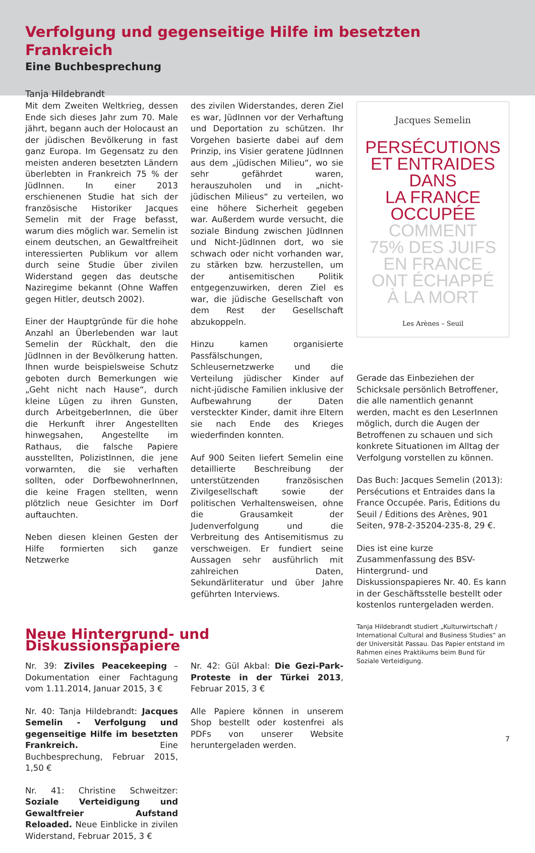Verfolgung und gegenseitige Hilfe im besetzten Frankreich
Eine Buchbesprechung
Tanja Hildebrandt
Mit dem Zweiten Weltkrieg, dessen Ende sich dieses Jahr zum 70. Male jährt, begann auch der Holocaust an der jüdischen Bevölkerung in fast ganz Europa. Im Gegensatz zu den meisten anderen besetzten Ländern überlebten in Frankreich 75 % der JüdInnen. In einer 2013 erschienenen Studie hat sich der französische Historiker Jacques Semelin mit der Frage befasst, warum dies möglich war. Semelin ist einem deutschen, an Gewaltfreiheit interessierten Publikum vor allem durch seine Studie über zivilen Widerstand gegen das deutsche Naziregime bekannt (Ohne Waffen gegen Hitler, deutsch 2002).
Einer der Hauptgründe für die hohe Anzahl an Überlebenden war laut Semelin der Rückhalt, den die JüdInnen in der Bevölkerung hatten. Ihnen wurde beispielsweise Schutz geboten durch Bemerkungen wie „Geht nicht nach Hause“, durch kleine Lügen zu ihren Gunsten, durch ArbeitgeberInnen, die über die Herkunft ihrer Angestellten hinwegsahen, Angestellte im Rathaus, die falsche Papiere ausstellten, PolizistInnen, die jene vorwarnten, die sie verhaften sollten, oder DorfbewohnerInnen, die keine Fragen stellten, wenn plötzlich neue Gesichter im Dorf auftauchten.
Neben diesen kleinen Gesten der Hilfe formierten sich ganze Netzwerke
des zivilen Widerstandes, deren Ziel es war, JüdInnen vor der Verhaftung und Deportation zu schützen. Ihr Vorgehen basierte dabei auf dem Prinzip, ins Visier geratene JüdInnen aus dem „jüdischen Milieu“, wo sie sehr gefährdet waren, herauszuholen und in „nicht-jüdischen Milieus“ zu verteilen, wo eine höhere Sicherheit gegeben war. Außerdem wurde versucht, die soziale Bindung zwischen JüdInnen und Nicht-JüdInnen dort, wo sie schwach oder nicht vorhanden war, zu stärken bzw. herzustellen, um der antisemitischen Politik entgegenzuwirken, deren Ziel es war, die jüdische Gesellschaft von dem Rest der Gesellschaft abzukoppeln.
Hinzu kamen organisierte Passfälschungen, Schleusernetzwerke und die Verteilung jüdischer Kinder auf nicht-jüdische Familien inklusive der Aufbewahrung der Daten versteckter Kinder, damit ihre Eltern sie nach Ende des Krieges wiederfinden konnten.
Auf 900 Seiten liefert Semelin eine detaillierte Beschreibung der unterstützenden französischen Zivilgesellschaft sowie der politischen Verhaltensweisen, ohne die Grausamkeit der Judenverfolgung und die Verbreitung des Antisemitismus zu verschweigen. Er fundiert seine Aussagen sehr ausführlich mit zahlreichen Daten, Sekundärliteratur und über Jahre geführten Interviews.
Neue Hintergrund- und Diskussionspapiere
Nr. 39: Ziviles Peacekeeping – Dokumentation einer Fachtagung vom 1.11.2014, Januar 2015, 3 €
Nr. 40: Tanja Hildebrandt: Jacques Semelin - Verfolgung und gegenseitige Hilfe im besetzten Frankreich. Eine Buchbesprechung, Februar 2015, 1,50 €
Nr. 41: Christine Schweitzer: Soziale Verteidigung und Gewaltfreier Aufstand Reloaded. Neue Einblicke in zivilen Widerstand, Februar 2015, 3 €
Nr. 42: Gül Akbal: Die Gezi-Park-Proteste in der Türkei 2013, Februar 2015, 3 €
Alle Papiere können in unserem Shop bestellt oder kostenfrei als PDFs von unserer Website heruntergeladen werden.
Jacques Semelin
PERSÉCUTIONS
ET ENTRAIDES
DANS
LA FRANCE
OCCUPÉE
COMMENT
75% DES JUIFS
EN FRANCE
ONT ÉCHAPPÉ
À LA MORT
Les Arènes – Seuil
Gerade das Einbeziehen der Schicksale persönlich Betroffener, die alle namentlich genannt werden, macht es den LeserInnen möglich, durch die Augen der Betroffenen zu schauen und sich konkrete Situationen im Alltag der Verfolgung vorstellen zu können.
Das Buch: Jacques Semelin (2013): Persécutions et Entraides dans la France Occupée. Paris, Éditions du Seuil / Éditions des Arènes, 901 Seiten, 978-2-35204-235-8, 29 €.
Dies ist eine kurze Zusammenfassung des BSV-Hintergrund- und Diskussionspapieres Nr. 40. Es kann in der Geschäftsstelle bestellt oder kostenlos runtergeladen werden.
Tanja Hildebrandt studiert „Kulturwirtschaft / International Cultural and Business Studies“ an der Universität Passau. Das Papier entstand im Rahmen eines Praktikums beim Bund für Soziale Verteidigung.
7